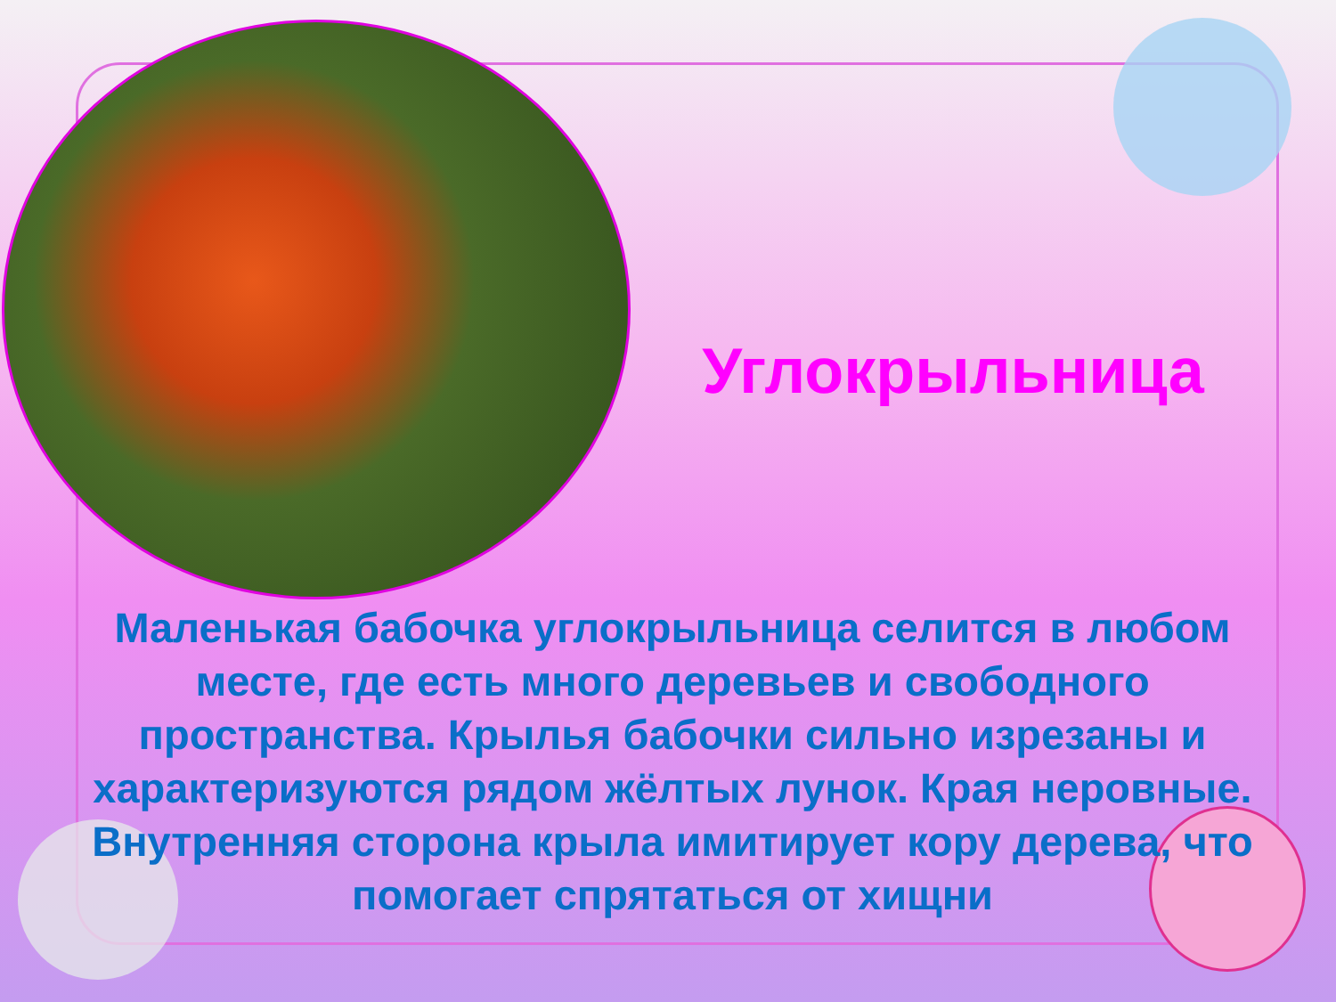Углокрыльница
Маленькая бабочка углокрыльница селится в любом месте, где есть много деревьев и свободного пространства. Крылья бабочки сильно изрезаны и характеризуются рядом жёлтых лунок. Края неровные. Внутренняя сторона крыла имитирует кору дерева, что помогает спрятаться от хищни